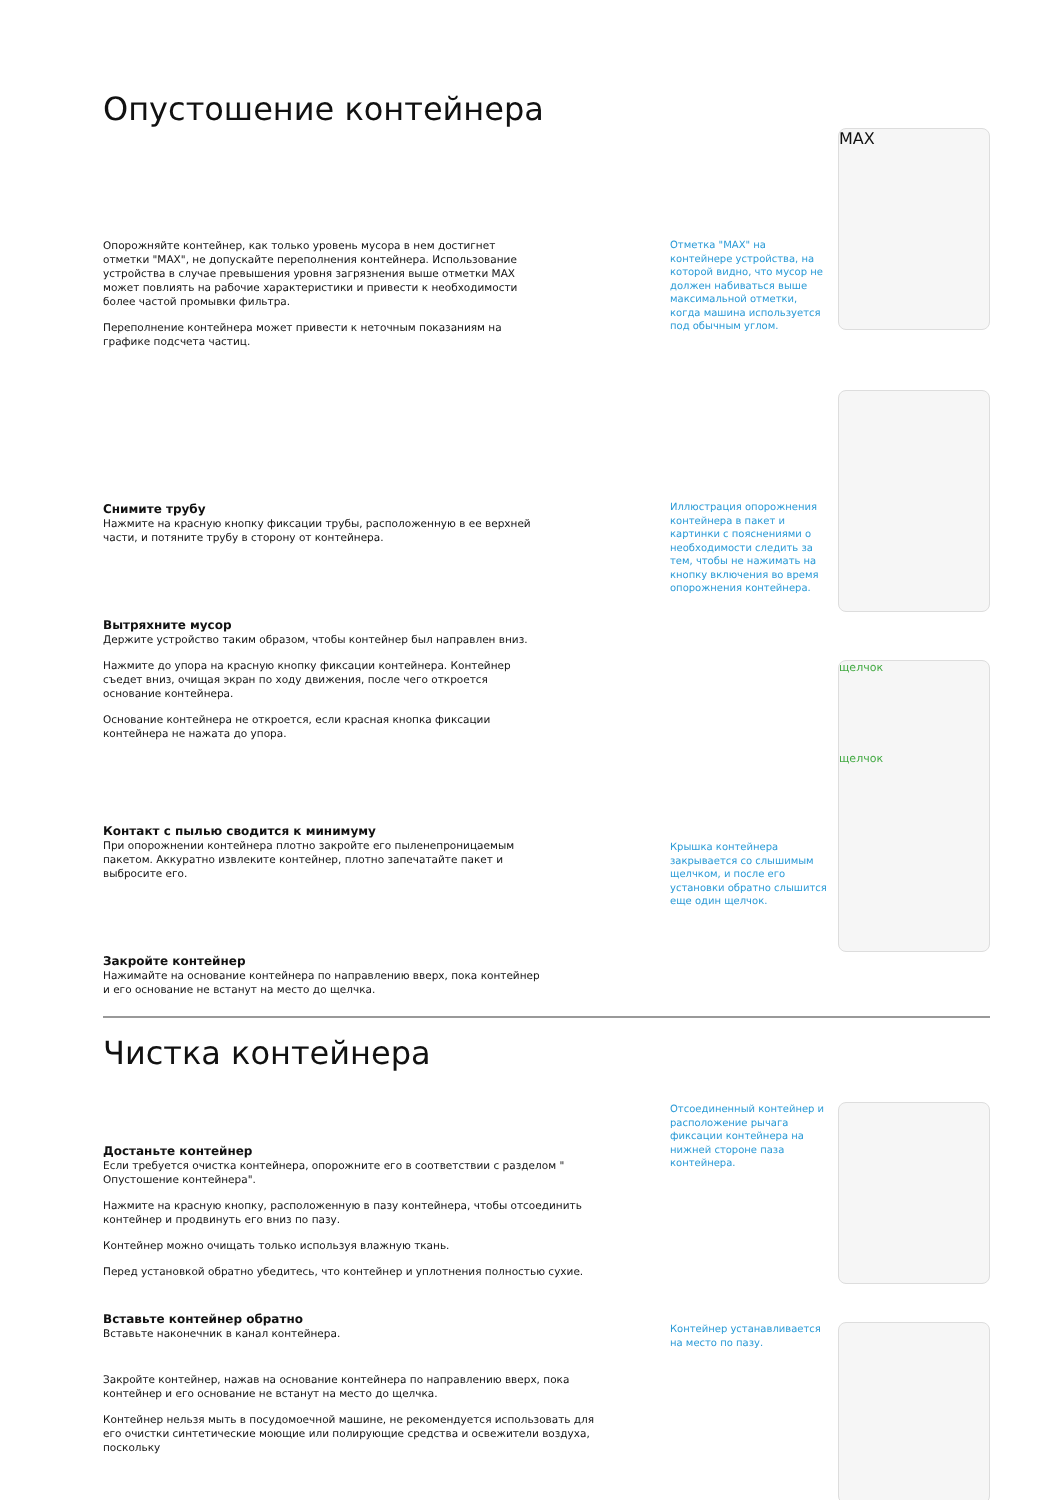Опустошение контейнера
Опорожняйте контейнер, как только уровень мусора в нем достигнет отметки "MAX", не допускайте переполнения контейнера. Использование устройства в случае превышения уровня загрязнения выше отметки MAX может повлиять на рабочие характеристики и привести к необходимости более частой промывки фильтра.
Переполнение контейнера может привести к неточным показаниям на графике подсчета частиц.
Отметка "MAX" на контейнере устройства, на которой видно, что мусор не должен набиваться выше максимальной отметки, когда машина используется под обычным углом.
MAX
Снимите трубу
Нажмите на красную кнопку фиксации трубы, расположенную в ее верхней части, и потяните трубу в сторону от контейнера.
Вытряхните мусор
Держите устройство таким образом, чтобы контейнер был направлен вниз.
Нажмите до упора на красную кнопку фиксации контейнера. Контейнер съедет вниз, очищая экран по ходу движения, после чего откроется основание контейнера.
Основание контейнера не откроется, если красная кнопка фиксации контейнера не нажата до упора.
Контакт с пылью сводится к минимуму
При опорожнении контейнера плотно закройте его пыленепроницаемым пакетом. Аккуратно извлеките контейнер, плотно запечатайте пакет и выбросите его.
Закройте контейнер
Нажимайте на основание контейнера по направлению вверх, пока контейнер и его основание не встанут на место до щелчка.
Иллюстрация опорожнения контейнера в пакет и картинки с пояснениями о необходимости следить за тем, чтобы не нажимать на кнопку включения во время опорожнения контейнера.
Крышка контейнера закрывается со слышимым щелчком, и после его установки обратно слышится еще один щелчок.
щелчок
щелчок
Чистка контейнера
Достаньте контейнер
Если требуется очистка контейнера, опорожните его в соответствии с разделом " Опустошение контейнера".
Нажмите на красную кнопку, расположенную в пазу контейнера, чтобы отсоединить контейнер и продвинуть его вниз по пазу.
Контейнер можно очищать только используя влажную ткань.
Перед установкой обратно убедитесь, что контейнер и уплотнения полностью сухие.
Вставьте контейнер обратно
Вставьте наконечник в канал контейнера.
Закройте контейнер, нажав на основание контейнера по направлению вверх, пока контейнер и его основание не встанут на место до щелчка.
Контейнер нельзя мыть в посудомоечной машине, не рекомендуется использовать для его очистки синтетические моющие или полирующие средства и освежители воздуха, поскольку
Отсоединенный контейнер и расположение рычага фиксации контейнера на нижней стороне паза контейнера.
Контейнер устанавливается на место по пазу.